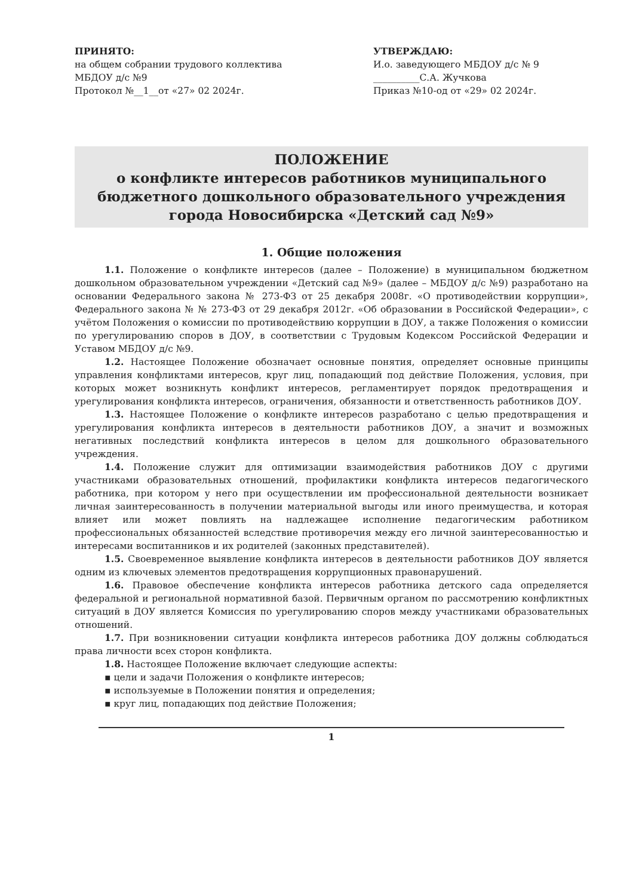ПРИНЯТО:
на общем собрании трудового коллектива
МБДОУ д/с №9
Протокол №__1__от «27» 02 2024г.
УТВЕРЖДАЮ:
И.о. заведующего МБДОУ д/с № 9
__________С.А. Жучкова
Приказ №10-од от «29» 02 2024г.
ПОЛОЖЕНИЕ
о конфликте интересов работников муниципального бюджетного дошкольного образовательного учреждения города Новосибирска «Детский сад №9»
1. Общие положения
1.1. Положение о конфликте интересов (далее – Положение) в муниципальном бюджетном дошкольном образовательном учреждении «Детский сад №9» (далее – МБДОУ д/с №9) разработано на основании Федерального закона № 273-ФЗ от 25 декабря 2008г. «О противодействии коррупции», Федерального закона № № 273-ФЗ от 29 декабря 2012г. «Об образовании в Российской Федерации», с учётом Положения о комиссии по противодействию коррупции в ДОУ, а также Положения о комиссии по урегулированию споров в ДОУ, в соответствии с Трудовым Кодексом Российской Федерации и Уставом МБДОУ д/с №9.
1.2. Настоящее Положение обозначает основные понятия, определяет основные принципы управления конфликтами интересов, круг лиц, попадающий под действие Положения, условия, при которых может возникнуть конфликт интересов, регламентирует порядок предотвращения и урегулирования конфликта интересов, ограничения, обязанности и ответственность работников ДОУ.
1.3. Настоящее Положение о конфликте интересов разработано с целью предотвращения и урегулирования конфликта интересов в деятельности работников ДОУ, а значит и возможных негативных последствий конфликта интересов в целом для дошкольного образовательного учреждения.
1.4. Положение служит для оптимизации взаимодействия работников ДОУ с другими участниками образовательных отношений, профилактики конфликта интересов педагогического работника, при котором у него при осуществлении им профессиональной деятельности возникает личная заинтересованность в получении материальной выгоды или иного преимущества, и которая влияет или может повлиять на надлежащее исполнение педагогическим работником профессиональных обязанностей вследствие противоречия между его личной заинтересованностью и интересами воспитанников и их родителей (законных представителей).
1.5. Своевременное выявление конфликта интересов в деятельности работников ДОУ является одним из ключевых элементов предотвращения коррупционных правонарушений.
1.6. Правовое обеспечение конфликта интересов работника детского сада определяется федеральной и региональной нормативной базой. Первичным органом по рассмотрению конфликтных ситуаций в ДОУ является Комиссия по урегулированию споров между участниками образовательных отношений.
1.7. При возникновении ситуации конфликта интересов работника ДОУ должны соблюдаться права личности всех сторон конфликта.
1.8. Настоящее Положение включает следующие аспекты:
▪ цели и задачи Положения о конфликте интересов;
▪ используемые в Положении понятия и определения;
▪ круг лиц, попадающих под действие Положения;
1